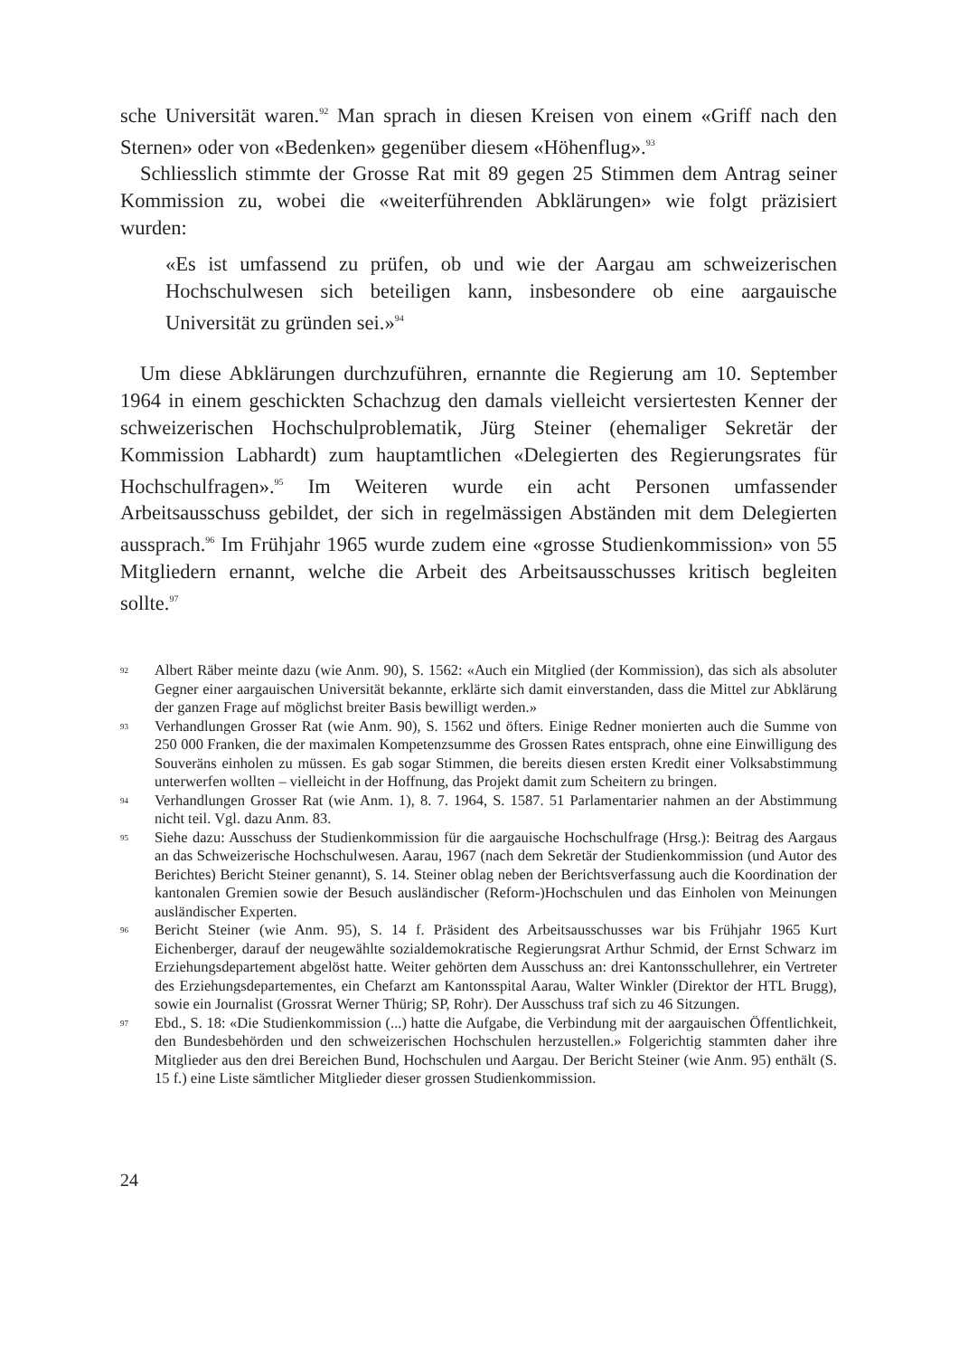sche Universität waren.<sup>92</sup> Man sprach in diesen Kreisen von einem «Griff nach den Sternen» oder von «Bedenken» gegenüber diesem «Höhenflug».<sup>93</sup>
Schliesslich stimmte der Grosse Rat mit 89 gegen 25 Stimmen dem Antrag seiner Kommission zu, wobei die «weiterführenden Abklärungen» wie folgt präzisiert wurden:
«Es ist umfassend zu prüfen, ob und wie der Aargau am schweizerischen Hochschulwesen sich beteiligen kann, insbesondere ob eine aargauische Universität zu gründen sei.»<sup>94</sup>
Um diese Abklärungen durchzuführen, ernannte die Regierung am 10. September 1964 in einem geschickten Schachzug den damals vielleicht versiertesten Kenner der schweizerischen Hochschulproblematik, Jürg Steiner (ehemaliger Sekretär der Kommission Labhardt) zum hauptamtlichen «Delegierten des Regierungsrates für Hochschulfragen».<sup>95</sup> Im Weiteren wurde ein acht Personen umfassender Arbeitsausschuss gebildet, der sich in regelmässigen Abständen mit dem Delegierten aussprach.<sup>96</sup> Im Frühjahr 1965 wurde zudem eine «grosse Studienkommission» von 55 Mitgliedern ernannt, welche die Arbeit des Arbeitsausschusses kritisch begleiten sollte.<sup>97</sup>
92 Albert Räber meinte dazu (wie Anm. 90), S. 1562: «Auch ein Mitglied (der Kommission), das sich als absoluter Gegner einer aargauischen Universität bekannte, erklärte sich damit einverstanden, dass die Mittel zur Abklärung der ganzen Frage auf möglichst breiter Basis bewilligt werden.»
93 Verhandlungen Grosser Rat (wie Anm. 90), S. 1562 und öfters. Einige Redner monierten auch die Summe von 250 000 Franken, die der maximalen Kompetenzsumme des Grossen Rates entsprach, ohne eine Einwilligung des Souveräns einholen zu müssen. Es gab sogar Stimmen, die bereits diesen ersten Kredit einer Volksabstimmung unterwerfen wollten – vielleicht in der Hoffnung, das Projekt damit zum Scheitern zu bringen.
94 Verhandlungen Grosser Rat (wie Anm. 1), 8. 7. 1964, S. 1587. 51 Parlamentarier nahmen an der Abstimmung nicht teil. Vgl. dazu Anm. 83.
95 Siehe dazu: Ausschuss der Studienkommission für die aargauische Hochschulfrage (Hrsg.): Beitrag des Aargaus an das Schweizerische Hochschulwesen. Aarau, 1967 (nach dem Sekretär der Studienkommission (und Autor des Berichtes) Bericht Steiner genannt), S. 14. Steiner oblag neben der Berichtsverfassung auch die Koordination der kantonalen Gremien sowie der Besuch ausländischer (Reform-)Hochschulen und das Einholen von Meinungen ausländischer Experten.
96 Bericht Steiner (wie Anm. 95), S. 14 f. Präsident des Arbeitsausschusses war bis Frühjahr 1965 Kurt Eichenberger, darauf der neugewählte sozialdemokratische Regierungsrat Arthur Schmid, der Ernst Schwarz im Erziehungsdepartement abgelöst hatte. Weiter gehörten dem Ausschuss an: drei Kantonsschullehrer, ein Vertreter des Erziehungsdepartementes, ein Chefarzt am Kantonsspital Aarau, Walter Winkler (Direktor der HTL Brugg), sowie ein Journalist (Grossrat Werner Thürig; SP, Rohr). Der Ausschuss traf sich zu 46 Sitzungen.
97 Ebd., S. 18: «Die Studienkommission (...) hatte die Aufgabe, die Verbindung mit der aargauischen Öffentlichkeit, den Bundesbehörden und den schweizerischen Hochschulen herzustellen.» Folgerichtig stammten daher ihre Mitglieder aus den drei Bereichen Bund, Hochschulen und Aargau. Der Bericht Steiner (wie Anm. 95) enthält (S. 15 f.) eine Liste sämtlicher Mitglieder dieser grossen Studienkommission.
24